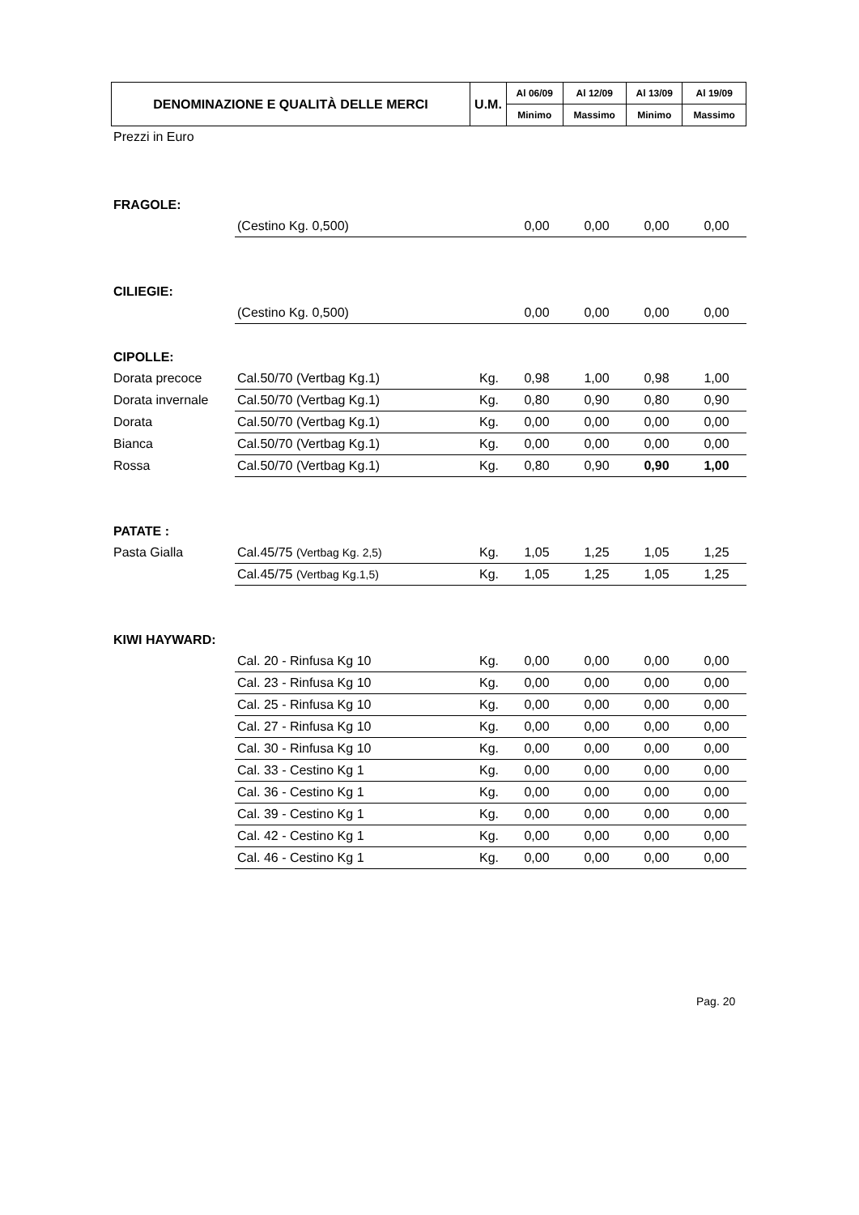| DENOMINAZIONE E QUALITÀ DELLE MERCI | U.M. | Al 06/09 | Al 12/09 | Al 13/09 | Al 19/09 |
| --- | --- | --- | --- | --- | --- |
| | | Minimo | Massimo | Minimo | Massimo |
Prezzi in Euro
| FRAGOLE: | | | | | | |
| | (Cestino Kg. 0,500) | | 0,00 | 0,00 | 0,00 | 0,00 |
| CILIEGIE: | | | | | | |
| | (Cestino Kg. 0,500) | | 0,00 | 0,00 | 0,00 | 0,00 |
| CIPOLLE: | | | | | | |
| Dorata precoce | Cal.50/70 (Vertbag Kg.1) | Kg. | 0,98 | 1,00 | 0,98 | 1,00 |
| Dorata invernale | Cal.50/70 (Vertbag Kg.1) | Kg. | 0,80 | 0,90 | 0,80 | 0,90 |
| Dorata | Cal.50/70 (Vertbag Kg.1) | Kg. | 0,00 | 0,00 | 0,00 | 0,00 |
| Bianca | Cal.50/70 (Vertbag Kg.1) | Kg. | 0,00 | 0,00 | 0,00 | 0,00 |
| Rossa | Cal.50/70 (Vertbag Kg.1) | Kg. | 0,80 | 0,90 | 0,90 | 1,00 |
| PATATE : | | | | | | |
| Pasta Gialla | Cal.45/75 (Vertbag Kg. 2,5) | Kg. | 1,05 | 1,25 | 1,05 | 1,25 |
| | Cal.45/75 (Vertbag Kg.1,5) | Kg. | 1,05 | 1,25 | 1,05 | 1,25 |
| KIWI HAYWARD: | | | | | | |
| | Cal. 20 - Rinfusa Kg 10 | Kg. | 0,00 | 0,00 | 0,00 | 0,00 |
| | Cal. 23 - Rinfusa Kg 10 | Kg. | 0,00 | 0,00 | 0,00 | 0,00 |
| | Cal. 25 - Rinfusa Kg 10 | Kg. | 0,00 | 0,00 | 0,00 | 0,00 |
| | Cal. 27 - Rinfusa Kg 10 | Kg. | 0,00 | 0,00 | 0,00 | 0,00 |
| | Cal. 30 - Rinfusa Kg 10 | Kg. | 0,00 | 0,00 | 0,00 | 0,00 |
| | Cal. 33 - Cestino Kg 1 | Kg. | 0,00 | 0,00 | 0,00 | 0,00 |
| | Cal. 36 - Cestino Kg 1 | Kg. | 0,00 | 0,00 | 0,00 | 0,00 |
| | Cal. 39 - Cestino Kg 1 | Kg. | 0,00 | 0,00 | 0,00 | 0,00 |
| | Cal. 42 - Cestino Kg 1 | Kg. | 0,00 | 0,00 | 0,00 | 0,00 |
| | Cal. 46 - Cestino Kg 1 | Kg. | 0,00 | 0,00 | 0,00 | 0,00 |
Pag. 20